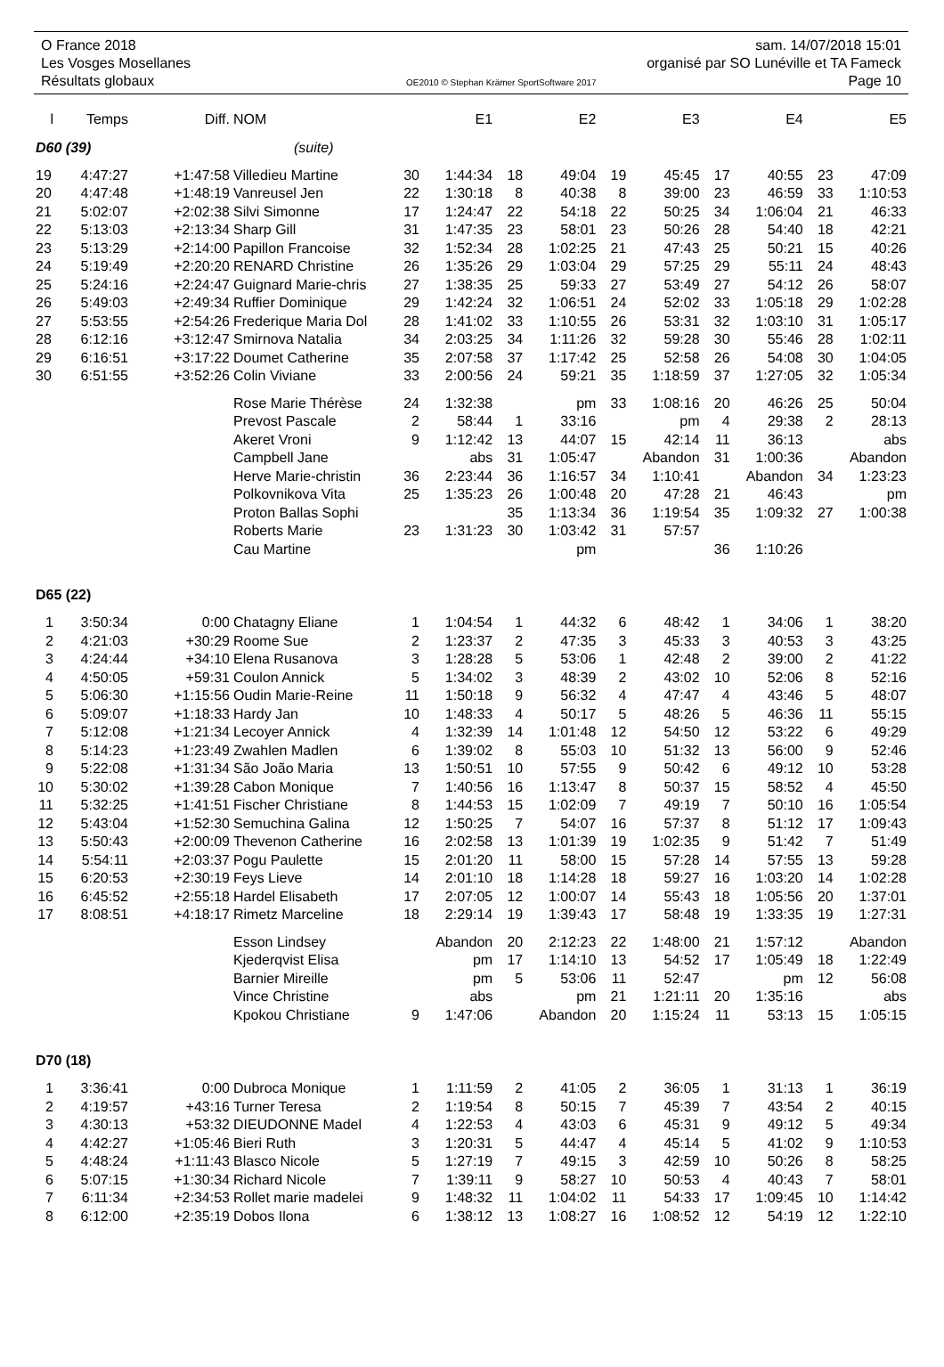O France 2018 sam. 14/07/2018 15:01
Les Vosges Mosellanes organisé par SO Lunéville et TA Fameck
Résultats globaux OE2010 © Stephan Krämer SportSoftware 2017 Page 10
| l | Temps | Diff. | NOM | | E1 | | E2 | | E3 | | E4 | | E5 |
| --- | --- | --- | --- | --- | --- | --- | --- | --- | --- | --- | --- | --- | --- |
| D60 (39) | | | (suite) | | | | | | | | | | |
| 19 | 4:47:27 | +1:47:58 | Villedieu Martine | 30 | 1:44:34 | 18 | 49:04 | 19 | 45:45 | 17 | 40:55 | 23 | 47:09 |
| 20 | 4:47:48 | +1:48:19 | Vanreusel Jen | 22 | 1:30:18 | 8 | 40:38 | 8 | 39:00 | 23 | 46:59 | 33 | 1:10:53 |
| 21 | 5:02:07 | +2:02:38 | Silvi Simonne | 17 | 1:24:47 | 22 | 54:18 | 22 | 50:25 | 34 | 1:06:04 | 21 | 46:33 |
| 22 | 5:13:03 | +2:13:34 | Sharp Gill | 31 | 1:47:35 | 23 | 58:01 | 23 | 50:26 | 28 | 54:40 | 18 | 42:21 |
| 23 | 5:13:29 | +2:14:00 | Papillon Francoise | 32 | 1:52:34 | 28 | 1:02:25 | 21 | 47:43 | 25 | 50:21 | 15 | 40:26 |
| 24 | 5:19:49 | +2:20:20 | RENARD Christine | 26 | 1:35:26 | 29 | 1:03:04 | 29 | 57:25 | 29 | 55:11 | 24 | 48:43 |
| 25 | 5:24:16 | +2:24:47 | Guignard Marie-chris | 27 | 1:38:35 | 25 | 59:33 | 27 | 53:49 | 27 | 54:12 | 26 | 58:07 |
| 26 | 5:49:03 | +2:49:34 | Ruffier Dominique | 29 | 1:42:24 | 32 | 1:06:51 | 24 | 52:02 | 33 | 1:05:18 | 29 | 1:02:28 |
| 27 | 5:53:55 | +2:54:26 | Frederique Maria Dol | 28 | 1:41:02 | 33 | 1:10:55 | 26 | 53:31 | 32 | 1:03:10 | 31 | 1:05:17 |
| 28 | 6:12:16 | +3:12:47 | Smirnova Natalia | 34 | 2:03:25 | 34 | 1:11:26 | 32 | 59:28 | 30 | 55:46 | 28 | 1:02:11 |
| 29 | 6:16:51 | +3:17:22 | Doumet Catherine | 35 | 2:07:58 | 37 | 1:17:42 | 25 | 52:58 | 26 | 54:08 | 30 | 1:04:05 |
| 30 | 6:51:55 | +3:52:26 | Colin Viviane | 33 | 2:00:56 | 24 | 59:21 | 35 | 1:18:59 | 37 | 1:27:05 | 32 | 1:05:34 |
| | | | Rose Marie Thérèse | 24 | 1:32:38 | | pm | 33 | 1:08:16 | 20 | 46:26 | 25 | 50:04 |
| | | | Prevost Pascale | 2 | 58:44 | 1 | 33:16 | | pm | 4 | 29:38 | 2 | 28:13 |
| | | | Akeret Vroni | 9 | 1:12:42 | 13 | 44:07 | 15 | 42:14 | 11 | 36:13 | | abs |
| | | | Campbell Jane | | abs | 31 | 1:05:47 | | Abandon | 31 | 1:00:36 | | Abandon |
| | | | Herve Marie-christin | 36 | 2:23:44 | 36 | 1:16:57 | 34 | 1:10:41 | | Abandon | 34 | 1:23:23 |
| | | | Polkovnikova Vita | 25 | 1:35:23 | 26 | 1:00:48 | 20 | 47:28 | 21 | 46:43 | | pm |
| | | | Proton Ballas Sophi | | | 35 | 1:13:34 | 36 | 1:19:54 | 35 | 1:09:32 | 27 | 1:00:38 |
| | | | Roberts Marie | 23 | 1:31:23 | 30 | 1:03:42 | 31 | 57:57 | | | | |
| | | | Cau Martine | | | | pm | | | 36 | 1:10:26 | | |
| D65 (22) | | | | | | | | | | | | | |
| 1 | 3:50:34 | 0:00 | Chatagny Eliane | 1 | 1:04:54 | 1 | 44:32 | 6 | 48:42 | 1 | 34:06 | 1 | 38:20 |
| 2 | 4:21:03 | +30:29 | Roome Sue | 2 | 1:23:37 | 2 | 47:35 | 3 | 45:33 | 3 | 40:53 | 3 | 43:25 |
| 3 | 4:24:44 | +34:10 | Elena Rusanova | 3 | 1:28:28 | 5 | 53:06 | 1 | 42:48 | 2 | 39:00 | 2 | 41:22 |
| 4 | 4:50:05 | +59:31 | Coulon Annick | 5 | 1:34:02 | 3 | 48:39 | 2 | 43:02 | 10 | 52:06 | 8 | 52:16 |
| 5 | 5:06:30 | +1:15:56 | Oudin Marie-Reine | 11 | 1:50:18 | 9 | 56:32 | 4 | 47:47 | 4 | 43:46 | 5 | 48:07 |
| 6 | 5:09:07 | +1:18:33 | Hardy Jan | 10 | 1:48:33 | 4 | 50:17 | 5 | 48:26 | 5 | 46:36 | 11 | 55:15 |
| 7 | 5:12:08 | +1:21:34 | Lecoyer Annick | 4 | 1:32:39 | 14 | 1:01:48 | 12 | 54:50 | 12 | 53:22 | 6 | 49:29 |
| 8 | 5:14:23 | +1:23:49 | Zwahlen Madlen | 6 | 1:39:02 | 8 | 55:03 | 10 | 51:32 | 13 | 56:00 | 9 | 52:46 |
| 9 | 5:22:08 | +1:31:34 | São João Maria | 13 | 1:50:51 | 10 | 57:55 | 9 | 50:42 | 6 | 49:12 | 10 | 53:28 |
| 10 | 5:30:02 | +1:39:28 | Cabon Monique | 7 | 1:40:56 | 16 | 1:13:47 | 8 | 50:37 | 15 | 58:52 | 4 | 45:50 |
| 11 | 5:32:25 | +1:41:51 | Fischer Christiane | 8 | 1:44:53 | 15 | 1:02:09 | 7 | 49:19 | 7 | 50:10 | 16 | 1:05:54 |
| 12 | 5:43:04 | +1:52:30 | Semuchina Galina | 12 | 1:50:25 | 7 | 54:07 | 16 | 57:37 | 8 | 51:12 | 17 | 1:09:43 |
| 13 | 5:50:43 | +2:00:09 | Thevenon Catherine | 16 | 2:02:58 | 13 | 1:01:39 | 19 | 1:02:35 | 9 | 51:42 | 7 | 51:49 |
| 14 | 5:54:11 | +2:03:37 | Pogu Paulette | 15 | 2:01:20 | 11 | 58:00 | 15 | 57:28 | 14 | 57:55 | 13 | 59:28 |
| 15 | 6:20:53 | +2:30:19 | Feys Lieve | 14 | 2:01:10 | 18 | 1:14:28 | 18 | 59:27 | 16 | 1:03:20 | 14 | 1:02:28 |
| 16 | 6:45:52 | +2:55:18 | Hardel Elisabeth | 17 | 2:07:05 | 12 | 1:00:07 | 14 | 55:43 | 18 | 1:05:56 | 20 | 1:37:01 |
| 17 | 8:08:51 | +4:18:17 | Rimetz Marceline | 18 | 2:29:14 | 19 | 1:39:43 | 17 | 58:48 | 19 | 1:33:35 | 19 | 1:27:31 |
| | | | Esson Lindsey | | Abandon | 20 | 2:12:23 | 22 | 1:48:00 | 21 | 1:57:12 | | Abandon |
| | | | Kjederqvist Elisa | | pm | 17 | 1:14:10 | 13 | 54:52 | 17 | 1:05:49 | 18 | 1:22:49 |
| | | | Barnier Mireille | | pm | 5 | 53:06 | 11 | 52:47 | | pm | 12 | 56:08 |
| | | | Vince Christine | | abs | | pm | 21 | 1:21:11 | 20 | 1:35:16 | | abs |
| | | | Kpokou Christiane | 9 | 1:47:06 | | Abandon | 20 | 1:15:24 | 11 | 53:13 | 15 | 1:05:15 |
| D70 (18) | | | | | | | | | | | | | |
| 1 | 3:36:41 | 0:00 | Dubroca Monique | 1 | 1:11:59 | 2 | 41:05 | 2 | 36:05 | 1 | 31:13 | 1 | 36:19 |
| 2 | 4:19:57 | +43:16 | Turner Teresa | 2 | 1:19:54 | 8 | 50:15 | 7 | 45:39 | 7 | 43:54 | 2 | 40:15 |
| 3 | 4:30:13 | +53:32 | DIEUDONNE Madel | 4 | 1:22:53 | 4 | 43:03 | 6 | 45:31 | 9 | 49:12 | 5 | 49:34 |
| 4 | 4:42:27 | +1:05:46 | Bieri Ruth | 3 | 1:20:31 | 5 | 44:47 | 4 | 45:14 | 5 | 41:02 | 9 | 1:10:53 |
| 5 | 4:48:24 | +1:11:43 | Blasco Nicole | 5 | 1:27:19 | 7 | 49:15 | 3 | 42:59 | 10 | 50:26 | 8 | 58:25 |
| 6 | 5:07:15 | +1:30:34 | Richard Nicole | 7 | 1:39:11 | 9 | 58:27 | 10 | 50:53 | 4 | 40:43 | 7 | 58:01 |
| 7 | 6:11:34 | +2:34:53 | Rollet marie madelei | 9 | 1:48:32 | 11 | 1:04:02 | 11 | 54:33 | 17 | 1:09:45 | 10 | 1:14:42 |
| 8 | 6:12:00 | +2:35:19 | Dobos Ilona | 6 | 1:38:12 | 13 | 1:08:27 | 16 | 1:08:52 | 12 | 54:19 | 12 | 1:22:10 |